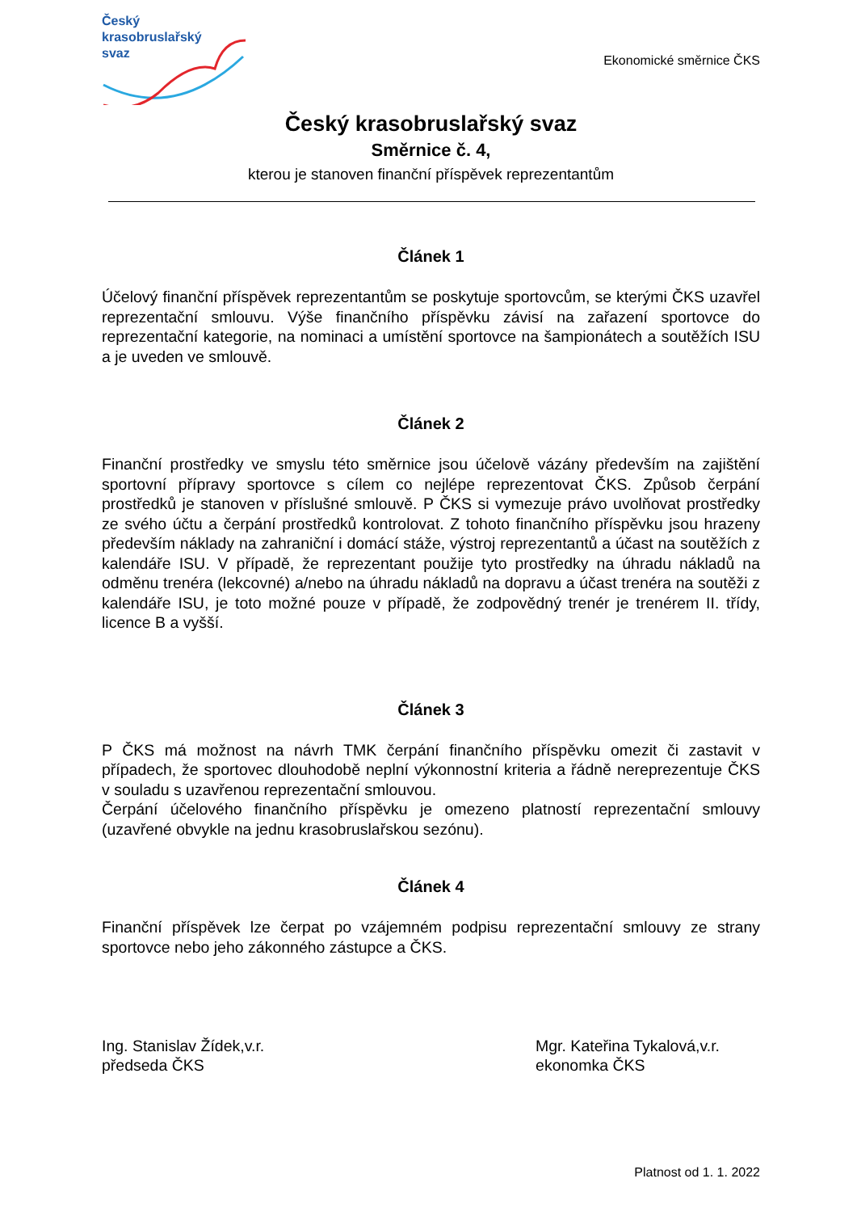Český
krasobruslařský
svaz
Ekonomické směrnice ČKS
Český krasobruslařský svaz
Směrnice č. 4,
kterou je stanoven finanční příspěvek reprezentantům
Článek 1
Účelový finanční příspěvek reprezentantům se poskytuje sportovcům, se kterými ČKS uzavřel reprezentační smlouvu. Výše finančního příspěvku závisí na zařazení sportovce do reprezentační kategorie, na nominaci a umístění sportovce na šampionátech a soutěžích ISU a je uveden ve smlouvě.
Článek 2
Finanční prostředky ve smyslu této směrnice jsou účelově vázány především na zajištění sportovní přípravy sportovce s cílem co nejlépe reprezentovat ČKS. Způsob čerpání prostředků je stanoven v příslušné smlouvě. P ČKS si vymezuje právo uvolňovat prostředky ze svého účtu a čerpání prostředků kontrolovat. Z tohoto finančního příspěvku jsou hrazeny především náklady na zahraniční i domácí stáže, výstroj reprezentantů a účast na soutěžích z kalendáře ISU. V případě, že reprezentant použije tyto prostředky na úhradu nákladů na odměnu trenéra (lekcovné) a/nebo na úhradu nákladů na dopravu a účast trenéra na soutěži z kalendáře ISU, je toto možné pouze v případě, že zodpovědný trenér je trenérem II. třídy, licence B a vyšší.
Článek 3
P ČKS má možnost na návrh TMK čerpání finančního příspěvku omezit či zastavit v případech, že sportovec dlouhodobě neplní výkonnostní kriteria a řádně nereprezentuje ČKS v souladu s uzavřenou reprezentační smlouvou.
Čerpání účelového finančního příspěvku je omezeno platností reprezentační smlouvy (uzavřené obvykle na jednu krasobruslařskou sezónu).
Článek 4
Finanční příspěvek lze čerpat po vzájemném podpisu reprezentační smlouvy ze strany sportovce nebo jeho zákonného zástupce a ČKS.
Ing. Stanislav Žídek,v.r.
předseda ČKS
Mgr. Kateřina Tykalová,v.r.
ekonomka ČKS
Platnost od 1. 1. 2022